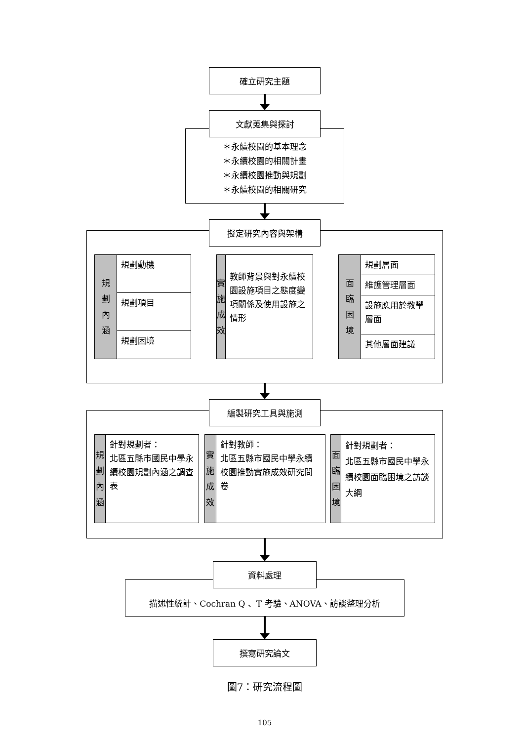確立研究主題
文獻蒐集與探討
＊永續校園的基本理念
＊永續校園的相關計畫
＊永續校園推動與規劃
＊永續校園的相關研究
擬定研究內容與架構
規
劃
內
涵
規劃動機
規劃項目
規劃困境
實
施
成
效
教師背景與對永續校園設施項目之態度變項關係及使用設施之情形
面
臨
困
境
規劃層面
維護管理層面
設施應用於教學層面
其他層面建議
編製研究工具與施測
規
劃
內
涵
針對規劃者：
北區五縣市國民中學永續校園規劃內涵之調查表
實
施
成
效
針對教師：
北區五縣市國民中學永續校園推動實施成效研究問卷
面
臨
困
境
針對規劃者：
北區五縣市國民中學永續校園面臨困境之訪談大綱
資料處理
描述性統計、Cochran Q 、T 考驗、ANOVA、訪談整理分析
撰寫研究論文
圖7：研究流程圖
105